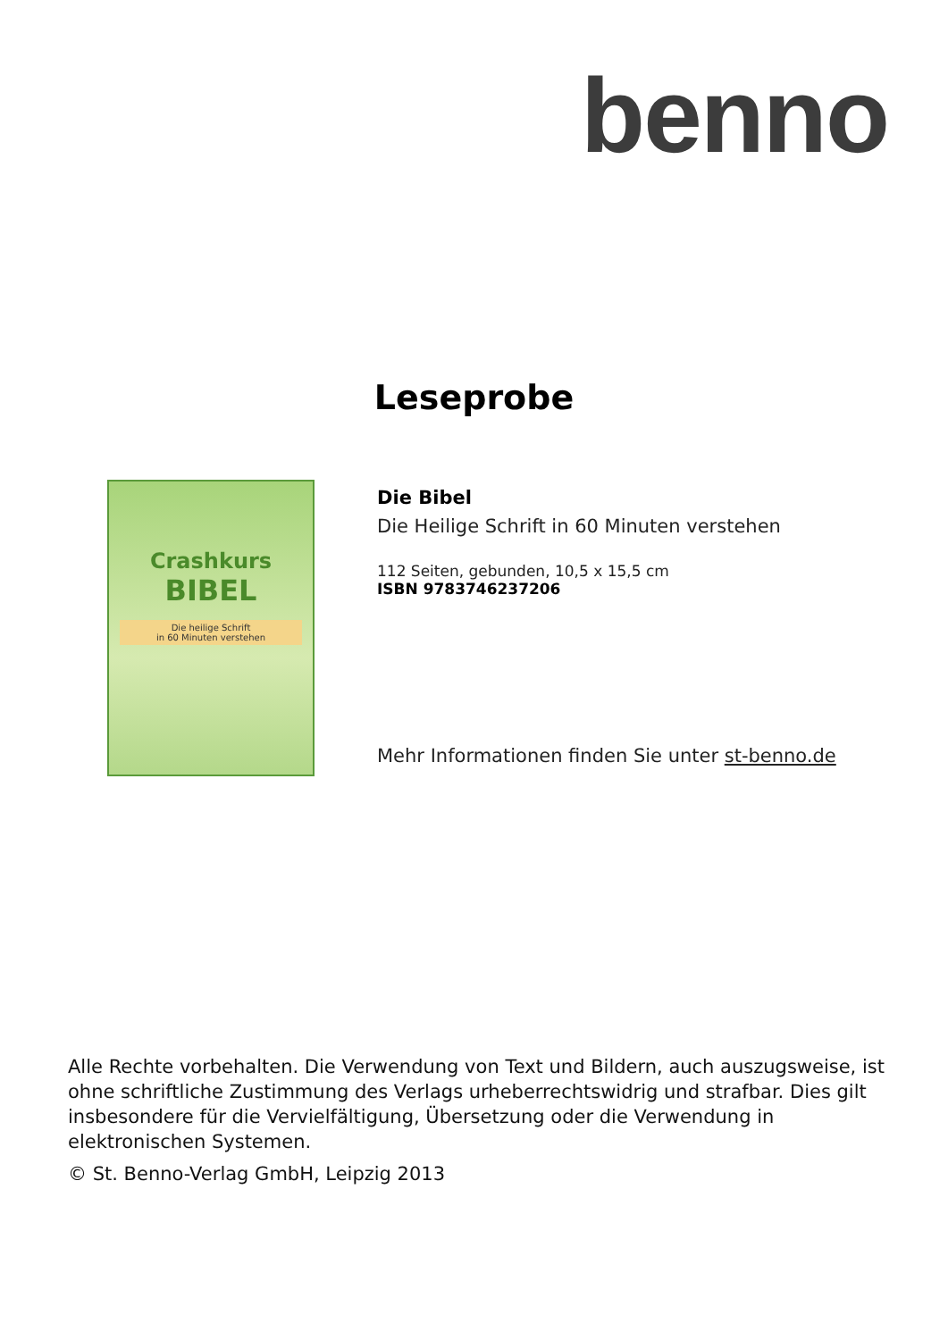benno
Leseprobe
Crashkurs
BIBEL
Die heilige Schrift
in 60 Minuten verstehen
Die Bibel
Die Heilige Schrift in 60 Minuten verstehen
112 Seiten, gebunden, 10,5 x 15,5 cm
ISBN 9783746237206
Mehr Informationen finden Sie unter st-benno.de
Alle Rechte vorbehalten. Die Verwendung von Text und Bildern, auch auszugsweise, ist ohne schriftliche Zustimmung des Verlags urheberrechtswidrig und strafbar. Dies gilt insbesondere für die Vervielfältigung, Übersetzung oder die Verwendung in elektronischen Systemen.
© St. Benno-Verlag GmbH, Leipzig 2013